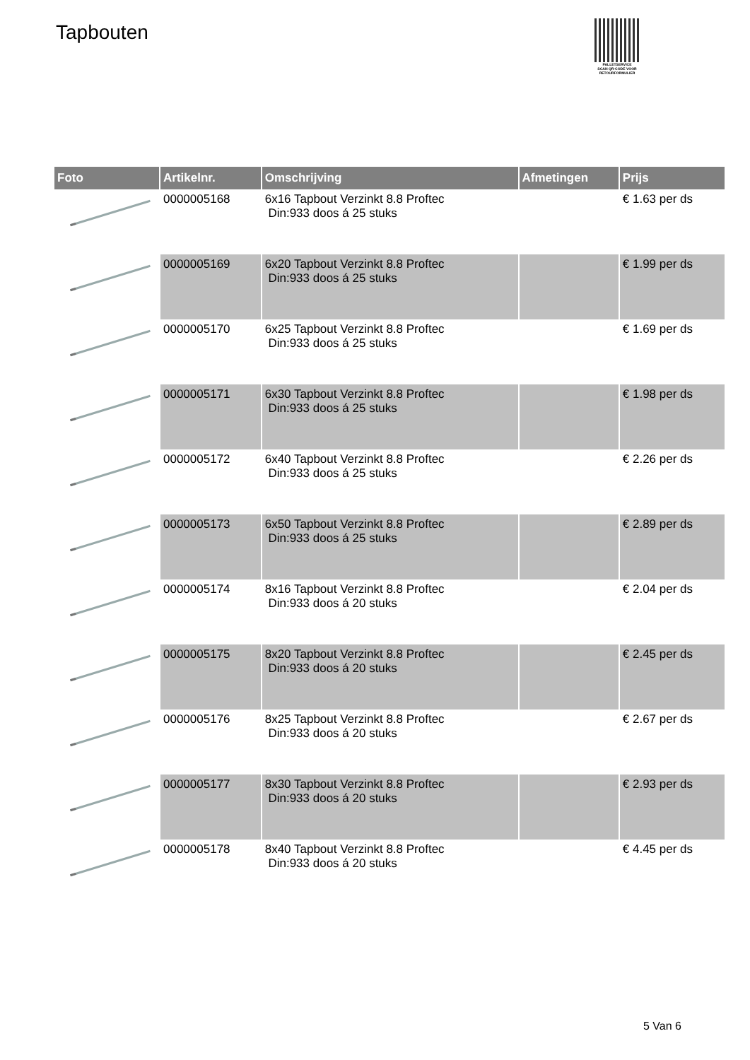Tapbouten
PALLETSERVICE
SCAN QR-CODE VOOR
RETOURFORMULIER
| Foto | Artikelnr. | Omschrijving | Afmetingen | Prijs |
| --- | --- | --- | --- | --- |
| | 0000005168 | 6x16 Tapbout Verzinkt 8.8 Proftec Din:933 doos á 25 stuks | | € 1.63 per ds |
| | 0000005169 | 6x20 Tapbout Verzinkt 8.8 Proftec Din:933 doos á 25 stuks | | € 1.99 per ds |
| | 0000005170 | 6x25 Tapbout Verzinkt 8.8 Proftec Din:933 doos á 25 stuks | | € 1.69 per ds |
| | 0000005171 | 6x30 Tapbout Verzinkt 8.8 Proftec Din:933 doos á 25 stuks | | € 1.98 per ds |
| | 0000005172 | 6x40 Tapbout Verzinkt 8.8 Proftec Din:933 doos á 25 stuks | | € 2.26 per ds |
| | 0000005173 | 6x50 Tapbout Verzinkt 8.8 Proftec Din:933 doos á 25 stuks | | € 2.89 per ds |
| | 0000005174 | 8x16 Tapbout Verzinkt 8.8 Proftec Din:933 doos á 20 stuks | | € 2.04 per ds |
| | 0000005175 | 8x20 Tapbout Verzinkt 8.8 Proftec Din:933 doos á 20 stuks | | € 2.45 per ds |
| | 0000005176 | 8x25 Tapbout Verzinkt 8.8 Proftec Din:933 doos á 20 stuks | | € 2.67 per ds |
| | 0000005177 | 8x30 Tapbout Verzinkt 8.8 Proftec Din:933 doos á 20 stuks | | € 2.93 per ds |
| | 0000005178 | 8x40 Tapbout Verzinkt 8.8 Proftec Din:933 doos á 20 stuks | | € 4.45 per ds |
5 Van 6